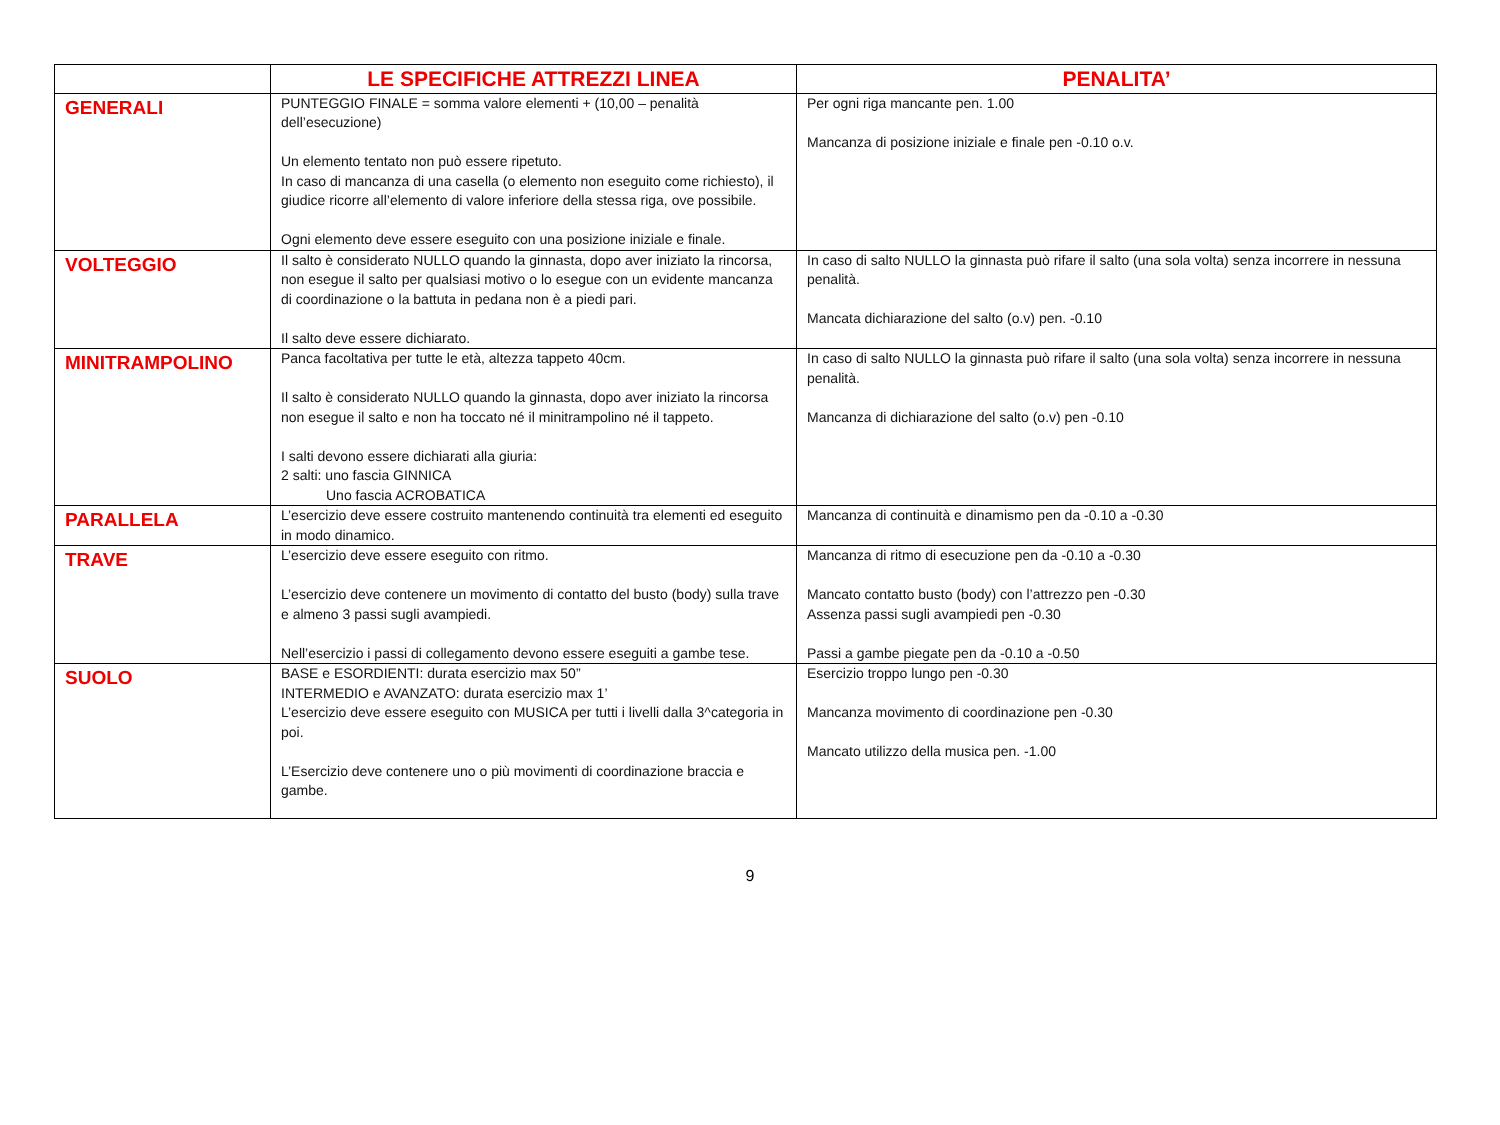| | LE SPECIFICHE ATTREZZI LINEA | PENALITA’ |
| --- | --- | --- |
| GENERALI | PUNTEGGIO FINALE = somma valore elementi + (10,00 – penalità dell’esecuzione) Un elemento tentato non può essere ripetuto. In caso di mancanza di una casella (o elemento non eseguito come richiesto), il giudice ricorre all’elemento di valore inferiore della stessa riga, ove possibile. Ogni elemento deve essere eseguito con una posizione iniziale e finale. | Per ogni riga mancante pen. 1.00 Mancanza di posizione iniziale e finale pen -0.10 o.v. |
| VOLTEGGIO | Il salto è considerato NULLO quando la ginnasta, dopo aver iniziato la rincorsa, non esegue il salto per qualsiasi motivo o lo esegue con un evidente mancanza di coordinazione o la battuta in pedana non è a piedi pari. Il salto deve essere dichiarato. | In caso di salto NULLO la ginnasta può rifare il salto (una sola volta) senza incorrere in nessuna penalità. Mancata dichiarazione del salto (o.v) pen. -0.10 |
| MINITRAMPOLINO | Panca facoltativa per tutte le età, altezza tappeto 40cm. Il salto è considerato NULLO quando la ginnasta, dopo aver iniziato la rincorsa non esegue il salto e non ha toccato né il minitrampolino né il tappeto. I salti devono essere dichiarati alla giuria: 2 salti: uno fascia GINNICA Uno fascia ACROBATICA | In caso di salto NULLO la ginnasta può rifare il salto (una sola volta) senza incorrere in nessuna penalità. Mancanza di dichiarazione del salto (o.v) pen -0.10 |
| PARALLELA | L’esercizio deve essere costruito mantenendo continuità tra elementi ed eseguito in modo dinamico. | Mancanza di continuità e dinamismo pen da -0.10 a -0.30 |
| TRAVE | L’esercizio deve essere eseguito con ritmo. L’esercizio deve contenere un movimento di contatto del busto (body) sulla trave e almeno 3 passi sugli avampiedi. Nell’esercizio i passi di collegamento devono essere eseguiti a gambe tese. | Mancanza di ritmo di esecuzione pen da -0.10 a -0.30 Mancato contatto busto (body) con l’attrezzo pen -0.30 Assenza passi sugli avampiedi pen -0.30 Passi a gambe piegate pen da -0.10 a -0.50 |
| SUOLO | BASE e ESORDIENTI: durata esercizio max 50” INTERMEDIO e AVANZATO: durata esercizio max 1’ L’esercizio deve essere eseguito con MUSICA per tutti i livelli dalla 3^categoria in poi. L’Esercizio deve contenere uno o più movimenti di coordinazione braccia e gambe. | Esercizio troppo lungo pen -0.30 Mancanza movimento di coordinazione pen -0.30 Mancato utilizzo della musica pen. -1.00 |
9